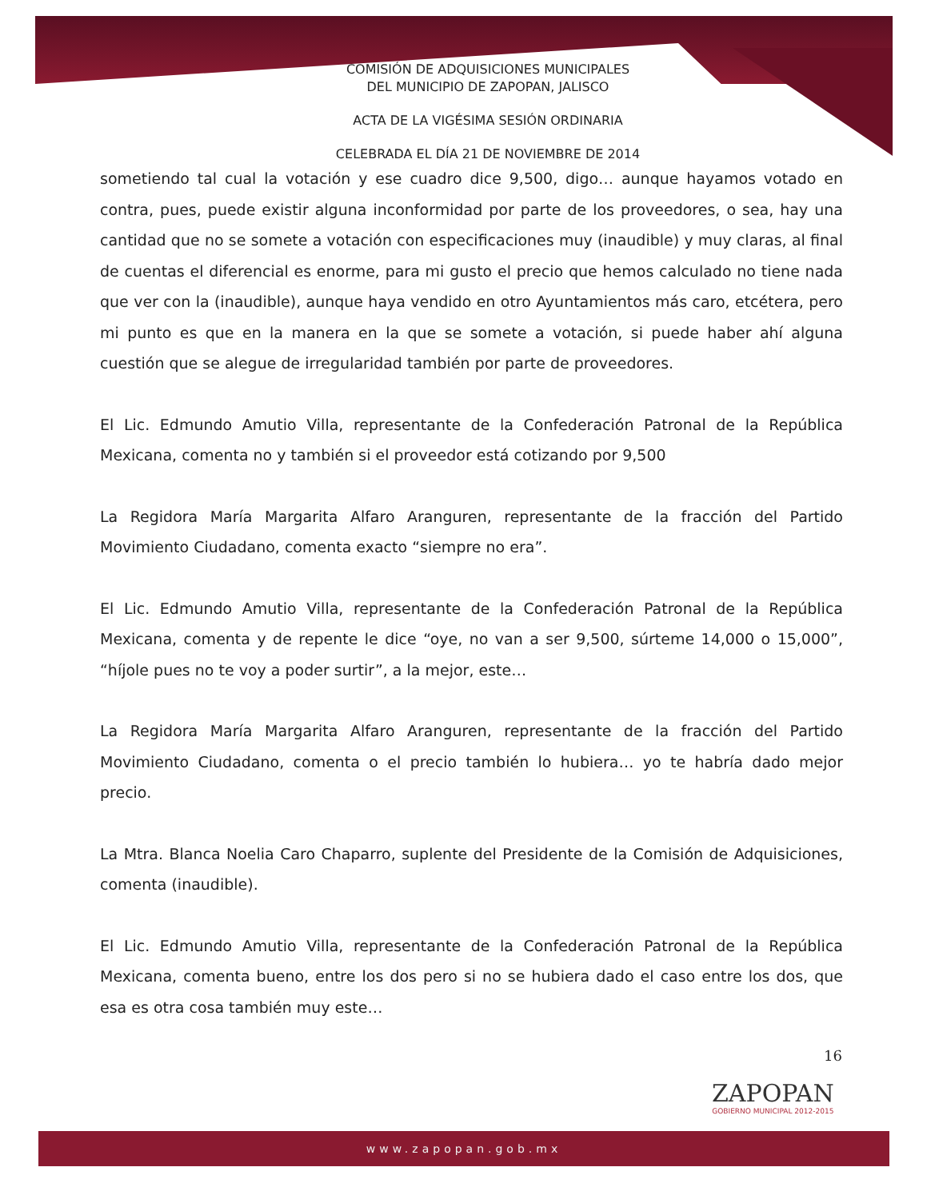COMISIÓN DE ADQUISICIONES MUNICIPALES
DEL MUNICIPIO DE ZAPOPAN, JALISCO
ACTA DE LA VIGÉSIMA SESIÓN ORDINARIA
CELEBRADA EL DÍA 21 DE NOVIEMBRE DE 2014
sometiendo tal cual la votación y ese cuadro dice 9,500, digo… aunque hayamos votado en contra, pues, puede existir alguna inconformidad por parte de los proveedores, o sea, hay una cantidad que no se somete a votación con especificaciones muy (inaudible) y muy claras, al final de cuentas el diferencial es enorme, para mi gusto el precio que hemos calculado no tiene nada que ver con la (inaudible), aunque haya vendido en otro Ayuntamientos más caro, etcétera, pero mi punto es que en la manera en la que se somete a votación, si puede haber ahí alguna cuestión que se alegue de irregularidad también por parte de proveedores.
El Lic. Edmundo Amutio Villa, representante de la Confederación Patronal de la República Mexicana, comenta no y también si el proveedor está cotizando por 9,500
La Regidora María Margarita Alfaro Aranguren, representante de la fracción del Partido Movimiento Ciudadano, comenta exacto “siempre no era”.
El Lic. Edmundo Amutio Villa, representante de la Confederación Patronal de la República Mexicana, comenta y de repente le dice “oye, no van a ser 9,500, súrteme 14,000 o 15,000”, “híjole pues no te voy a poder surtir”, a la mejor, este…
La Regidora María Margarita Alfaro Aranguren, representante de la fracción del Partido Movimiento Ciudadano, comenta o el precio también lo hubiera… yo te habría dado mejor precio.
La Mtra. Blanca Noelia Caro Chaparro, suplente del Presidente de la Comisión de Adquisiciones, comenta (inaudible).
El Lic. Edmundo Amutio Villa, representante de la Confederación Patronal de la República Mexicana, comenta bueno, entre los dos pero si no se hubiera dado el caso entre los dos, que esa es otra cosa también muy este…
16
ZAPOPAN
GOBIERNO MUNICIPAL 2012-2015
www.zapopan.gob.mx